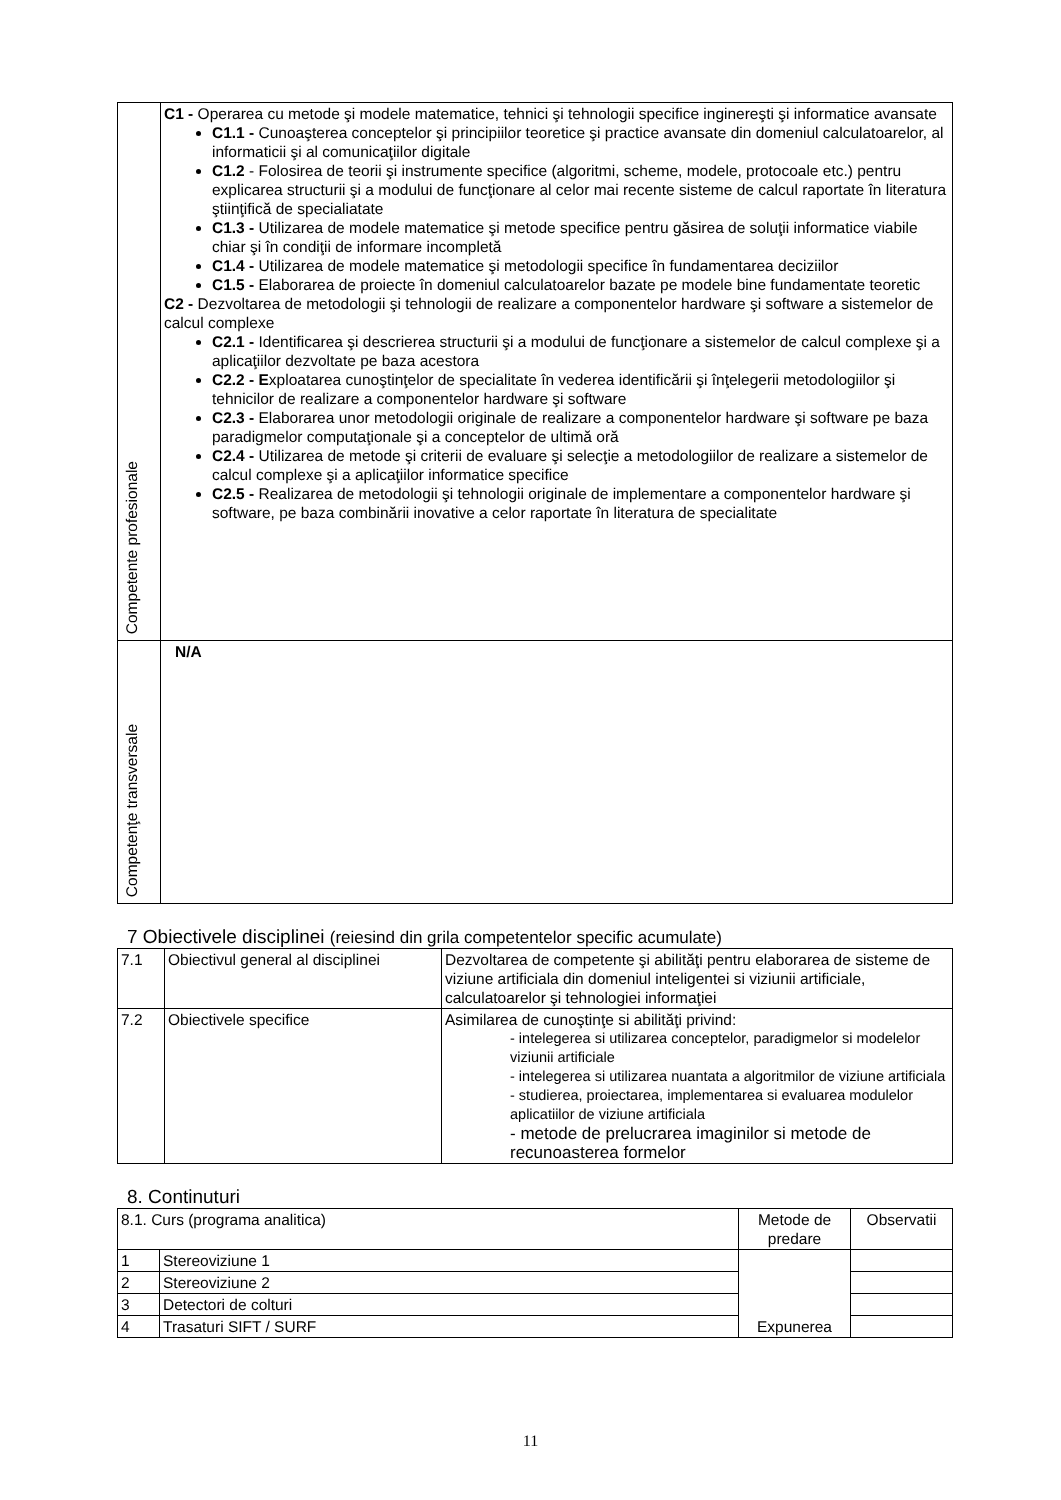| Competente profesionale | C1 - Operarea cu metode şi modele matematice, tehnici şi tehnologii specifice inginereşti şi informatice avansate C1.1 - Cunoaşterea conceptelor şi principiilor teoretice şi practice avansate din domeniul calculatoarelor, al informaticii şi al comunicaţiilor digitale C1.2 - Folosirea de teorii şi instrumente specifice (algoritmi, scheme, modele, protocoale etc.) pentru explicarea structurii şi a modului de funcţionare al celor mai recente sisteme de calcul raportate în literatura ştiinţifică de specialiatate C1.3 - Utilizarea de modele matematice şi metode specifice pentru găsirea de soluţii informatice viabile chiar şi în condiţii de informare incompletă C1.4 - Utilizarea de modele matematice şi metodologii specifice în fundamentarea deciziilor C1.5 - Elaborarea de proiecte în domeniul calculatoarelor bazate pe modele bine fundamentate teoretic C2 - Dezvoltarea de metodologii şi tehnologii de realizare a componentelor hardware şi software a sistemelor de calcul complexe C2.1 - Identificarea şi descrierea structurii şi a modului de funcţionare a sistemelor de calcul complexe şi a aplicaţiilor dezvoltate pe baza acestora C2.2 - E xploatarea cunoştinţelor de specialitate în vederea identificării şi înţelegerii metodologiilor şi tehnicilor de realizare a componentelor hardware şi software C2.3 - Elaborarea unor metodologii originale de realizare a componentelor hardware şi software pe baza paradigmelor computaţionale şi a conceptelor de ultimă oră C2.4 - Utilizarea de metode şi criterii de evaluare şi selecţie a metodologiilor de realizare a sistemelor de calcul complexe şi a aplicaţiilor informatice specifice C2.5 - Realizarea de metodologii şi tehnologii originale de implementare a componentelor hardware şi software, pe baza combinării inovative a celor raportate în literatura de specialitate |
| Competenţe transversale | N/A |
7 Obiectivele disciplinei (reiesind din grila competentelor specific acumulate)
| 7.1 | Obiectivul general al disciplinei | Dezvoltarea de competente şi abilităţi pentru elaborarea de sisteme de viziune artificiala din domeniul inteligentei si viziunii artificiale, calculatoarelor şi tehnologiei informaţiei |
| 7.2 | Obiectivele specifice | Asimilarea de cunoştinţe si abilităţi privind: - intelegerea si utilizarea conceptelor, paradigmelor si modelelor viziunii artificiale - intelegerea si utilizarea nuantata a algoritmilor de viziune artificiala - studierea, proiectarea, implementarea si evaluarea modulelor aplicatiilor de viziune artificiala - metode de prelucrarea imaginilor si metode de recunoasterea formelor |
8. Continuturi
| 8.1. Curs (programa analitica) | | Metode de predare | Observatii |
| 1 | Stereoviziune 1 | Expunerea | |
| 2 | Stereoviziune 2 | | |
| 3 | Detectori de colturi | | |
| 4 | Trasaturi SIFT / SURF | | |
11